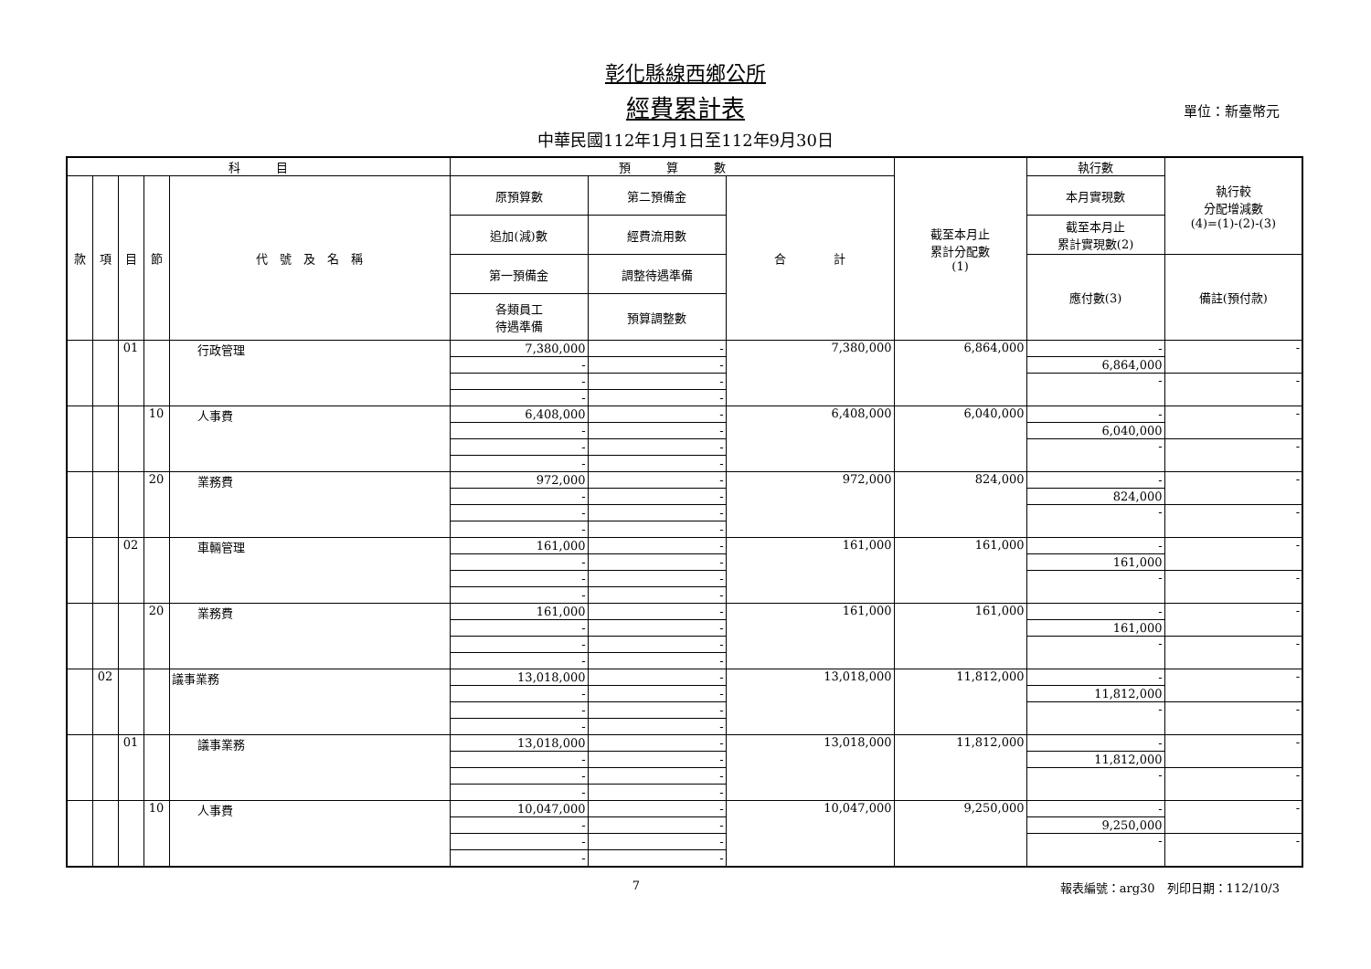彰化縣線西鄉公所
經費累計表
中華民國112年1月1日至112年9月30日
單位：新臺幣元
| 科 目 | | | | | 預 算 數 | | | 截至本月止 累計分配數 (1) | 執行數 | 執行較 分配增減數 (4)=(1)-(2)-(3) |
| --- | --- | --- | --- | --- | --- | --- | --- | --- | --- | --- |
| 款 | 項 | 目 | 節 | 代 號 及 名 稱 | 原預算數 | 第二預備金 | 合 計 | | 本月實現數 | |
| | | | | | 追加(減)數 | 經費流用數 | | | 截至本月止 累計實現數(2) | |
| | | | | | 第一預備金 | 調整待遇準備 | | | 應付數(3) | 備註(預付款) |
| | | | | | 各類員工 待遇準備 | 預算調整數 | | | | |
| | | 01 | | 行政管理 | 7,380,000 | - | 7,380,000 | 6,864,000 | - | - |
| | | | | | - | - | | | 6,864,000 | |
| | | | | | - | - | | | - | - |
| | | | | | - | - | | | | |
| | | | 10 | 人事費 | 6,408,000 | - | 6,408,000 | 6,040,000 | - | - |
| | | | | | - | - | | | 6,040,000 | |
| | | | | | - | - | | | - | - |
| | | | | | - | - | | | | |
| | | | 20 | 業務費 | 972,000 | - | 972,000 | 824,000 | - | - |
| | | | | | - | - | | | 824,000 | |
| | | | | | - | - | | | - | - |
| | | | | | - | - | | | | |
| | | 02 | | 車輛管理 | 161,000 | - | 161,000 | 161,000 | - | - |
| | | | | | - | - | | | 161,000 | |
| | | | | | - | - | | | - | - |
| | | | | | - | - | | | | |
| | | | 20 | 業務費 | 161,000 | - | 161,000 | 161,000 | - | - |
| | | | | | - | - | | | 161,000 | |
| | | | | | - | - | | | - | - |
| | | | | | - | - | | | | |
| | 02 | | | 議事業務 | 13,018,000 | - | 13,018,000 | 11,812,000 | - | - |
| | | | | | - | - | | | 11,812,000 | |
| | | | | | - | - | | | - | - |
| | | | | | - | - | | | | |
| | | 01 | | 議事業務 | 13,018,000 | - | 13,018,000 | 11,812,000 | - | - |
| | | | | | - | - | | | 11,812,000 | |
| | | | | | - | - | | | - | - |
| | | | | | - | - | | | | |
| | | | 10 | 人事費 | 10,047,000 | - | 10,047,000 | 9,250,000 | - | - |
| | | | | | - | - | | | 9,250,000 | |
| | | | | | - | - | | | - | - |
| | | | | | - | - | | | | |
7 報表編號：arg30　列印日期：112/10/3